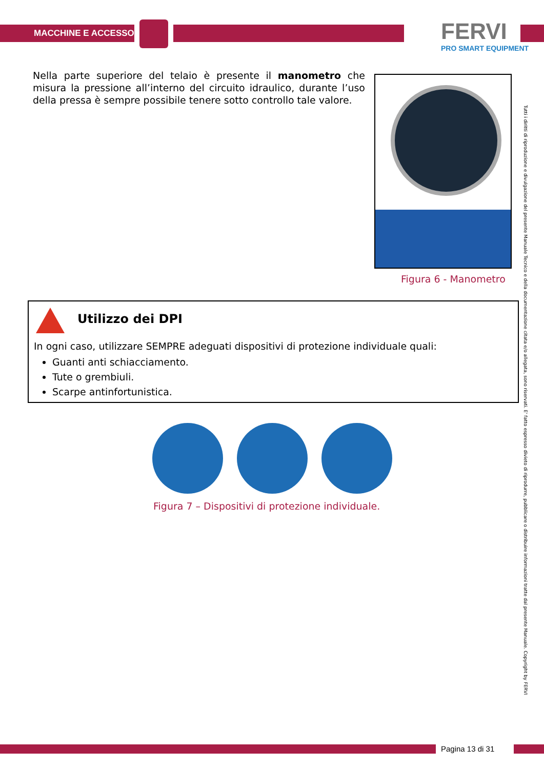MACCHINE E ACCESSORI FERVI
PRO SMART EQUIPMENT
Nella parte superiore del telaio è presente il manometro che misura la pressione all’interno del circuito idraulico, durante l’uso della pressa è sempre possibile tenere sotto controllo tale valore.
Figura 6 - Manometro
Utilizzo dei DPI
In ogni caso, utilizzare SEMPRE adeguati dispositivi di protezione individuale quali:
Guanti anti schiacciamento.
Tute o grembiuli.
Scarpe antinfortunistica.
Figura 7 – Dispositivi di protezione individuale.
Tutti i diritti di riproduzione e divulgazione del presente Manuale Tecnico e della documentazione citata e/o allegata, sono riservati. E' fatto espresso divieto di riprodurre, pubblicare o distribuire informazioni tratte dal presente Manuale. Copyright by FERVI
Pagina 13 di 31